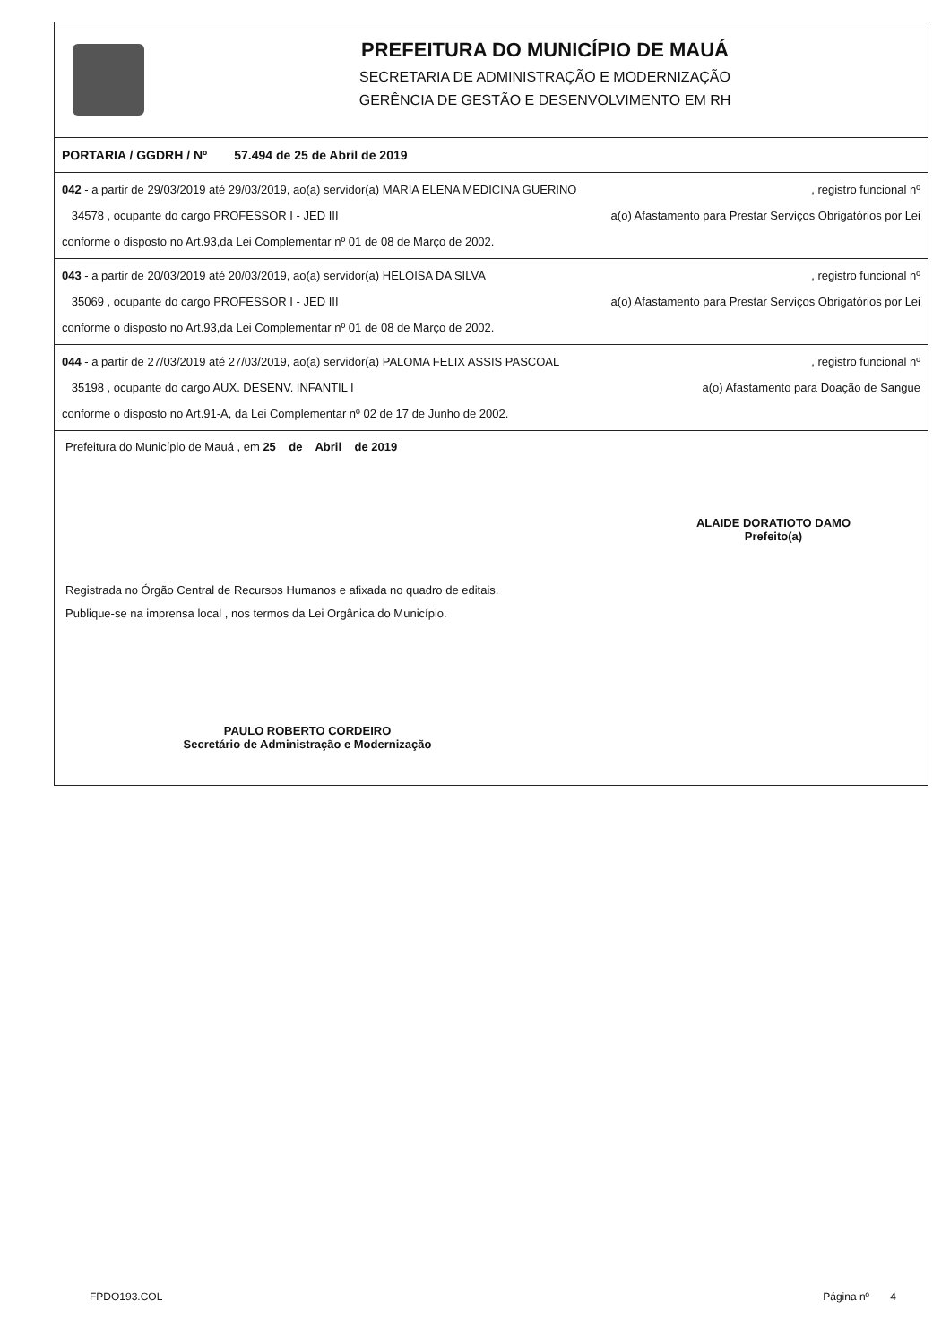PREFEITURA DO MUNICÍPIO DE MAUÁ
SECRETARIA DE ADMINISTRAÇÃO E MODERNIZAÇÃO
GERÊNCIA DE GESTÃO E DESENVOLVIMENTO EM RH
PORTARIA / GGDRH / Nº 57.494 de 25 de Abril de 2019
042 - a partir de 29/03/2019 até 29/03/2019, ao(a) servidor(a) MARIA ELENA MEDICINA GUERINO, registro funcional nº
34578 , ocupante do cargo PROFESSOR I - JED III a(o) Afastamento para Prestar Serviços Obrigatórios por Lei
conforme o disposto no Art.93,da Lei Complementar nº 01 de 08 de Março de 2002.
043 - a partir de 20/03/2019 até 20/03/2019, ao(a) servidor(a) HELOISA DA SILVA, registro funcional nº
35069 , ocupante do cargo PROFESSOR I - JED III a(o) Afastamento para Prestar Serviços Obrigatórios por Lei
conforme o disposto no Art.93,da Lei Complementar nº 01 de 08 de Março de 2002.
044 - a partir de 27/03/2019 até 27/03/2019, ao(a) servidor(a) PALOMA FELIX ASSIS PASCOAL, registro funcional nº
35198 , ocupante do cargo AUX. DESENV. INFANTIL I a(o) Afastamento para Doação de Sangue
conforme o disposto no Art.91-A, da Lei Complementar nº 02 de 17 de Junho de 2002.
Prefeitura do Município de Mauá , em 25 de Abril de 2019
ALAIDE DORATIOTO DAMO
Prefeito(a)
Registrada no Órgão Central de Recursos Humanos e afixada no quadro de editais.
Publique-se na imprensa local , nos termos da Lei Orgânica do Município.
PAULO ROBERTO CORDEIRO
Secretário de Administração e Modernização
FPDO193.COL Página nº 4